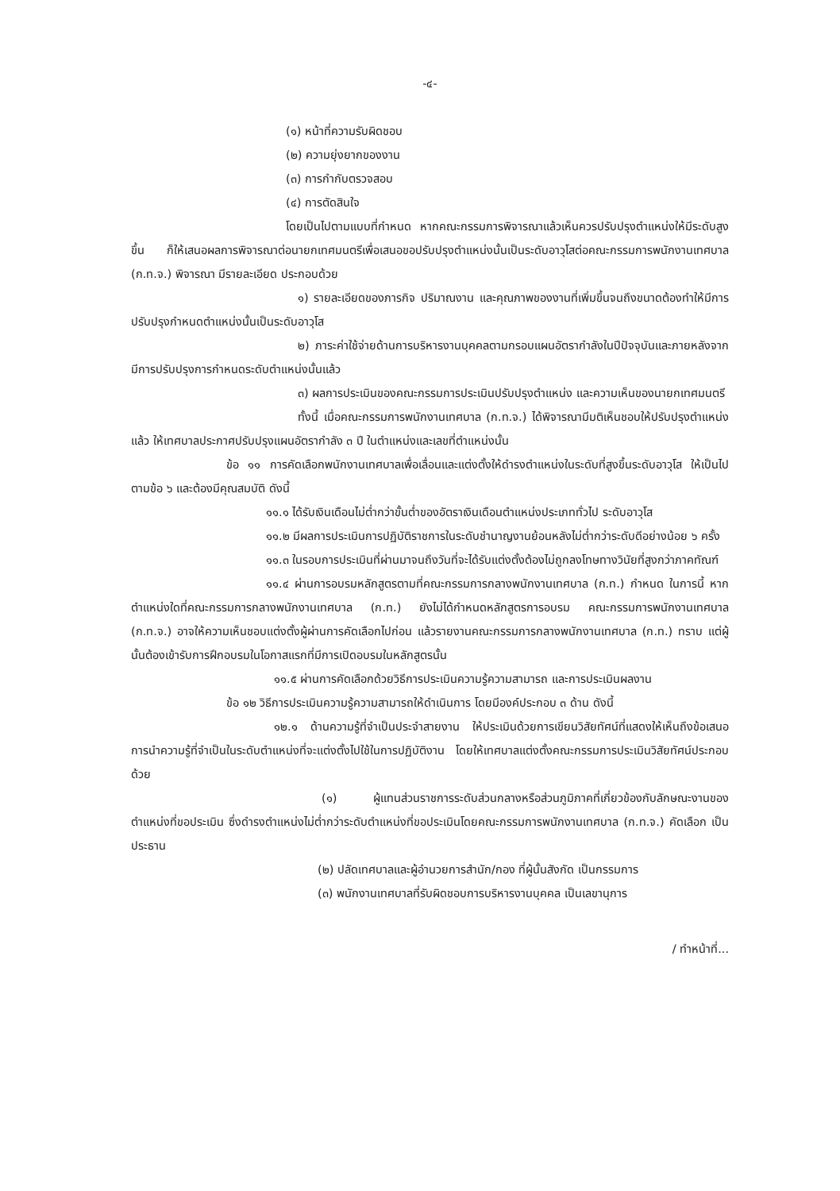-๔-
(๑) หน้าที่ความรับผิดชอบ
(๒) ความยุ่งยากของงาน
(๓) การกำกับตรวจสอบ
(๔) การตัดสินใจ
โดยเป็นไปตามแบบที่กำหนด หากคณะกรรมการพิจารณาแล้วเห็นควรปรับปรุงตำแหน่งให้มีระดับสูงขึ้น ก็ให้เสนอผลการพิจารณาต่อนายกเทศมนตรีเพื่อเสนอขอปรับปรุงตำแหน่งนั้นเป็นระดับอาวุโสต่อคณะกรรมการพนักงานเทศบาล (ก.ท.จ.) พิจารณา มีรายละเอียด ประกอบด้วย
๑) รายละเอียดของภารกิจ ปริมาณงาน และคุณภาพของงานที่เพิ่มขึ้นจนถึงขนาดต้องทำให้มีการปรับปรุงกำหนดตำแหน่งนั้นเป็นระดับอาวุโส
๒) ภาระค่าใช้จ่ายด้านการบริหารงานบุคคลตามกรอบแผนอัตรากำลังในปีปัจจุบันและภายหลังจากมีการปรับปรุงการกำหนดระดับตำแหน่งนั้นแล้ว
๓) ผลการประเมินของคณะกรรมการประเมินปรับปรุงตำแหน่ง และความเห็นของนายกเทศมนตรี
ทั้งนี้ เมื่อคณะกรรมการพนักงานเทศบาล (ก.ท.จ.) ได้พิจารณามีมติเห็นชอบให้ปรับปรุงตำแหน่งแล้ว ให้เทศบาลประกาศปรับปรุงแผนอัตรากำลัง ๓ ปี ในตำแหน่งและเลขที่ตำแหน่งนั้น
ข้อ ๑๑ การคัดเลือกพนักงานเทศบาลเพื่อเลื่อนและแต่งตั้งให้ดำรงตำแหน่งในระดับที่สูงขึ้นระดับอาวุโส ให้เป็นไปตามข้อ ๖ และต้องมีคุณสมบัติ ดังนี้
๑๑.๑ ได้รับเงินเดือนไม่ต่ำกว่าขั้นต่ำของอัตราเงินเดือนตำแหน่งประเภททั่วไป ระดับอาวุโส
๑๑.๒ มีผลการประเมินการปฏิบัติราชการในระดับชำนาญงานย้อนหลังไม่ต่ำกว่าระดับดีอย่างน้อย ๖ ครั้ง
๑๑.๓ ในรอบการประเมินที่ผ่านมาจนถึงวันที่จะได้รับแต่งตั้งต้องไม่ถูกลงโทษทางวินัยที่สูงกว่าภาคทัณฑ์
๑๑.๔ ผ่านการอบรมหลักสูตรตามที่คณะกรรมการกลางพนักงานเทศบาล (ก.ท.) กำหนด ในการนี้ หากตำแหน่งใดที่คณะกรรมการกลางพนักงานเทศบาล (ก.ท.) ยังไม่ได้กำหนดหลักสูตรการอบรม คณะกรรมการพนักงานเทศบาล (ก.ท.จ.) อาจให้ความเห็นชอบแต่งตั้งผู้ผ่านการคัดเลือกไปก่อน แล้วรายงานคณะกรรมการกลางพนักงานเทศบาล (ก.ท.) ทราบ แต่ผู้นั้นต้องเข้ารับการฝึกอบรมในโอกาสแรกที่มีการเปิดอบรมในหลักสูตรนั้น
๑๑.๕ ผ่านการคัดเลือกด้วยวิธีการประเมินความรู้ความสามารถ และการประเมินผลงาน
ข้อ ๑๒ วิธีการประเมินความรู้ความสามารถให้ดำเนินการ โดยมีองค์ประกอบ ๓ ด้าน ดังนี้
๑๒.๑ ด้านความรู้ที่จำเป็นประจำสายงาน ให้ประเมินด้วยการเขียนวิสัยทัศน์ที่แสดงให้เห็นถึงข้อเสนอการนำความรู้ที่จำเป็นในระดับตำแหน่งที่จะแต่งตั้งไปใช้ในการปฏิบัติงาน โดยให้เทศบาลแต่งตั้งคณะกรรมการประเมินวิสัยทัศน์ประกอบด้วย
(๑) ผู้แทนส่วนราชการระดับส่วนกลางหรือส่วนภูมิภาคที่เกี่ยวข้องกับลักษณะงานของตำแหน่งที่ขอประเมิน ซึ่งดำรงตำแหน่งไม่ต่ำกว่าระดับตำแหน่งที่ขอประเมินโดยคณะกรรมการพนักงานเทศบาล (ก.ท.จ.) คัดเลือก เป็นประธาน
(๒) ปลัดเทศบาลและผู้อำนวยการสำนัก/กอง ที่ผู้นั้นสังกัด เป็นกรรมการ
(๓) พนักงานเทศบาลที่รับผิดชอบการบริหารงานบุคคล เป็นเลขานุการ
/ ทำหน้าที่...